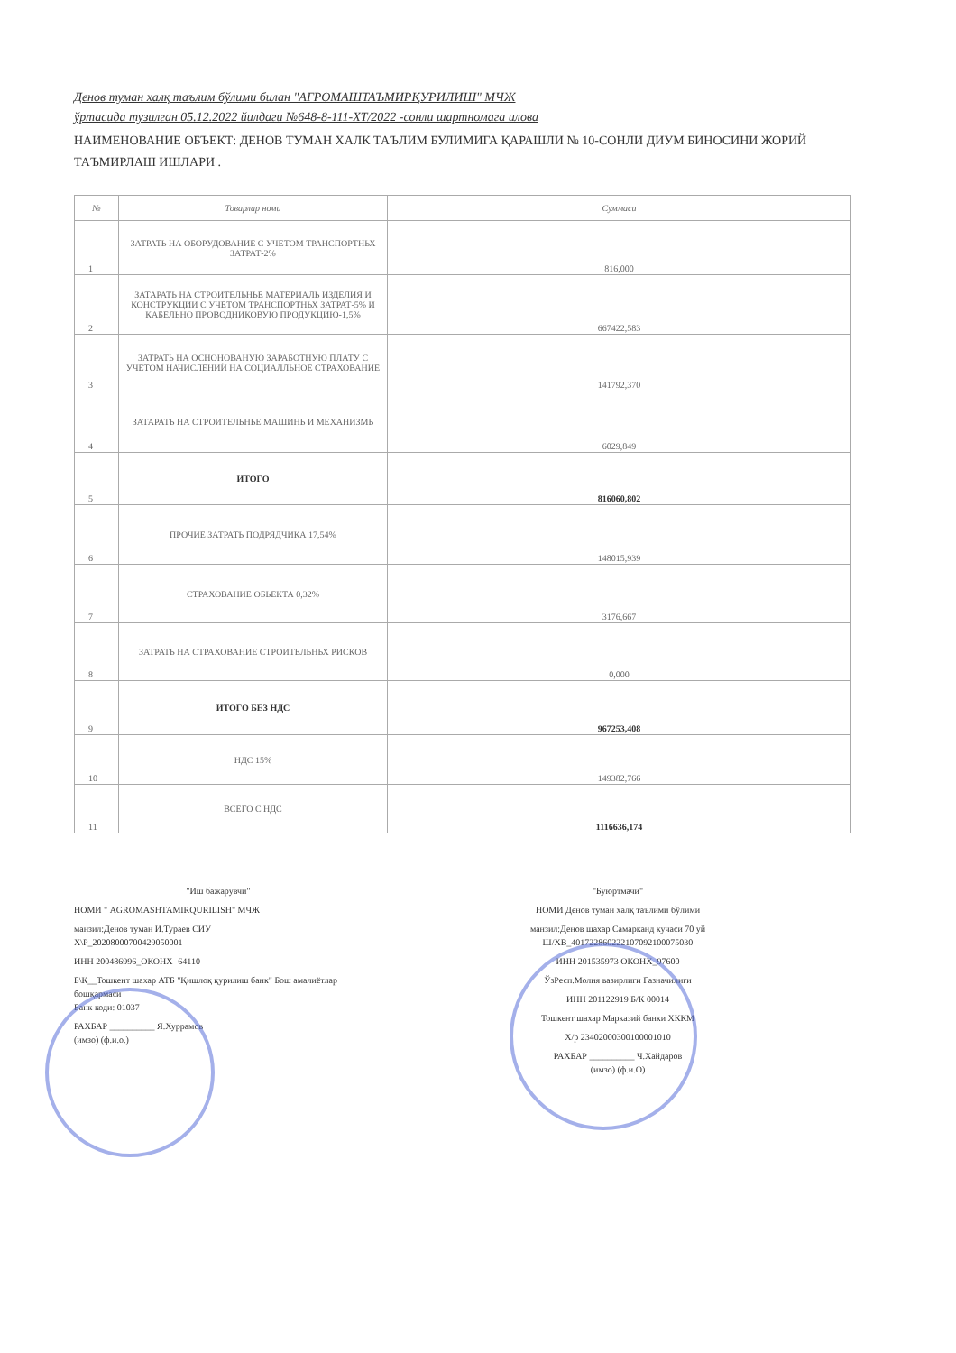Денов туман халқ таълим бўлими билан "АГРОМАШТАЪМИРҚУРИЛИШ" МЧЖ
ўртасида тузилган 05.12.2022 йилдаги №648-8-111-ХТ/2022 -сонли шартномага илова
НАИМЕНОВАНИЕ ОБЪЕКТ: ДЕНОВ ТУМАН ХАЛК ТАЪЛИМ БУЛИМИГА ҚАРАШЛИ № 10-СОНЛИ ДИУМ БИНОСИНИ ЖОРИЙ ТАЪМИРЛАШ ИШЛАРИ .
| № | Товарлар номи | Суммаси |
| --- | --- | --- |
| 1 | ЗАТРАТЬ НА ОБОРУДОВАНИЕ С УЧЕТОМ ТРАНСПОРТНЬХ ЗАТРАТ-2% | 816,000 |
| 2 | ЗАТАРАТЬ НА СТРОИТЕЛЬНЬЕ МАТЕРИАЛЬ ИЗДЕЛИЯ И КОНСТРУКЦИИ С УЧЕТОМ ТРАНСПОРТНЬХ ЗАТРАТ-5% И КАБЕЛЬНО ПРОВОДНИКОВУЮ ПРОДУКЦИЮ-1,5% | 667422,583 |
| 3 | ЗАТРАТЬ НА ОСНОНОВАНУЮ ЗАРАБОТНУЮ ПЛАТУ С УЧЕТОМ НАЧИСЛЕНИЙ НА СОЦИАЛЛЬНОЕ СТРАХОВАНИЕ | 141792,370 |
| 4 | ЗАТАРАТЬ НА СТРОИТЕЛЬНЬЕ МАШИНЬ И МЕХАНИЗМЬ | 6029,849 |
| 5 | ИТОГО | 816060,802 |
| 6 | ПРОЧИЕ ЗАТРАТЬ ПОДРЯДЧИКА 17,54% | 148015,939 |
| 7 | СТРАХОВАНИЕ ОБЬЕКТА 0,32% | 3176,667 |
| 8 | ЗАТРАТЬ НА СТРАХОВАНИЕ СТРОИТЕЛЬНЬХ РИСКОВ | 0,000 |
| 9 | ИТОГО БЕЗ НДС | 967253,408 |
| 10 | НДС 15% | 149382,766 |
| 11 | ВСЕГО С НДС | 1116636,174 |
"Иш бажарувчи"
НОМИ " AGROMASHTAMIRQURILISH" МЧЖ
манзил:Денов туман И.Тураев СИУ
Х\Р_20208000700429050001
ИНН 200486996_ОКОНХ- 64110
Б\К__Тошкент шахар АТБ "Қишлоқ қурилиш банк" Бош амалиётлар бошқармаси
Банк коди: 01037
РАХБАР __________ Я.Хуррамов
(имзо) (ф.и.о.)
"Буюртмачи"
НОМИ Денов туман халқ таълими бўлими
манзил:Денов шахар Самарканд кучаси 70 уй
Ш/ХВ_401722860222107092100075030
ИНН 201535973 ОКОНХ_97600
ЎзРесп.Молия вазирлиги Газначилиги
ИНН 201122919 Б/К 00014
Тошкент шахар Марказий банки ХККМ
Х/р 23402000300100001010
РАХБАР __________ Ч.Хайдаров
(имзо) (ф.и.О)